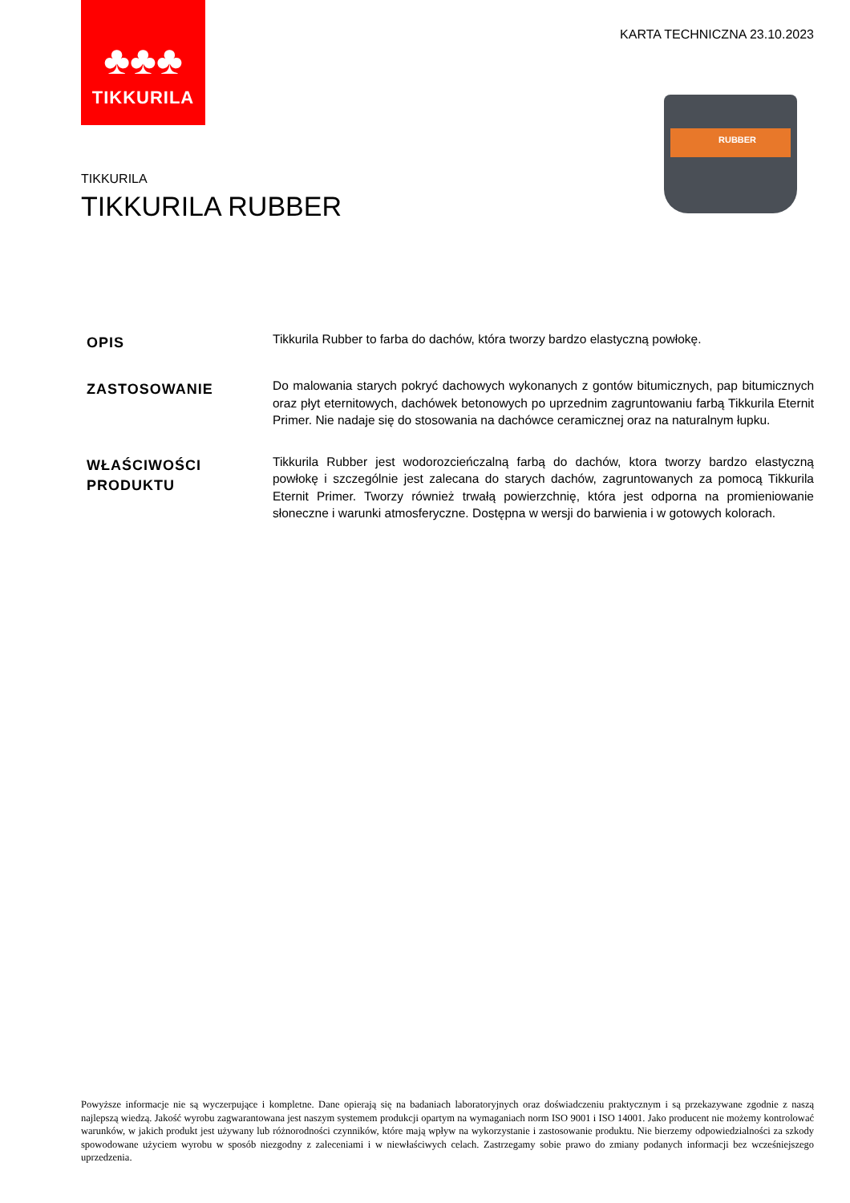♣♣♣
TIKKURILA
KARTA TECHNICZNA 23.10.2023
RUBBER
TIKKURILA
TIKKURILA RUBBER
OPIS
Tikkurila Rubber to farba do dachów, która tworzy bardzo elastyczną powłokę.
ZASTOSOWANIE
Do malowania starych pokryć dachowych wykonanych z gontów bitumicznych, pap bitumicznych oraz płyt eternitowych, dachówek betonowych po uprzednim zagruntowaniu farbą Tikkurila Eternit Primer. Nie nadaje się do stosowania na dachówce ceramicznej oraz na naturalnym łupku.
WŁAŚCIWOŚCI
PRODUKTU
Tikkurila Rubber jest wodorozcieńczalną farbą do dachów, ktora tworzy bardzo elastyczną powłokę i szczególnie jest zalecana do starych dachów, zagruntowanych za pomocą Tikkurila Eternit Primer. Tworzy również trwałą powierzchnię, która jest odporna na promieniowanie słoneczne i warunki atmosferyczne. Dostępna w wersji do barwienia i w gotowych kolorach.
Powyższe informacje nie są wyczerpujące i kompletne. Dane opierają się na badaniach laboratoryjnych oraz doświadczeniu praktycznym i są przekazywane zgodnie z naszą najlepszą wiedzą. Jakość wyrobu zagwarantowana jest naszym systemem produkcji opartym na wymaganiach norm ISO 9001 i ISO 14001. Jako producent nie możemy kontrolować warunków, w jakich produkt jest używany lub różnorodności czynników, które mają wpływ na wykorzystanie i zastosowanie produktu. Nie bierzemy odpowiedzialności za szkody spowodowane użyciem wyrobu w sposób niezgodny z zaleceniami i w niewłaściwych celach. Zastrzegamy sobie prawo do zmiany podanych informacji bez wcześniejszego uprzedzenia.